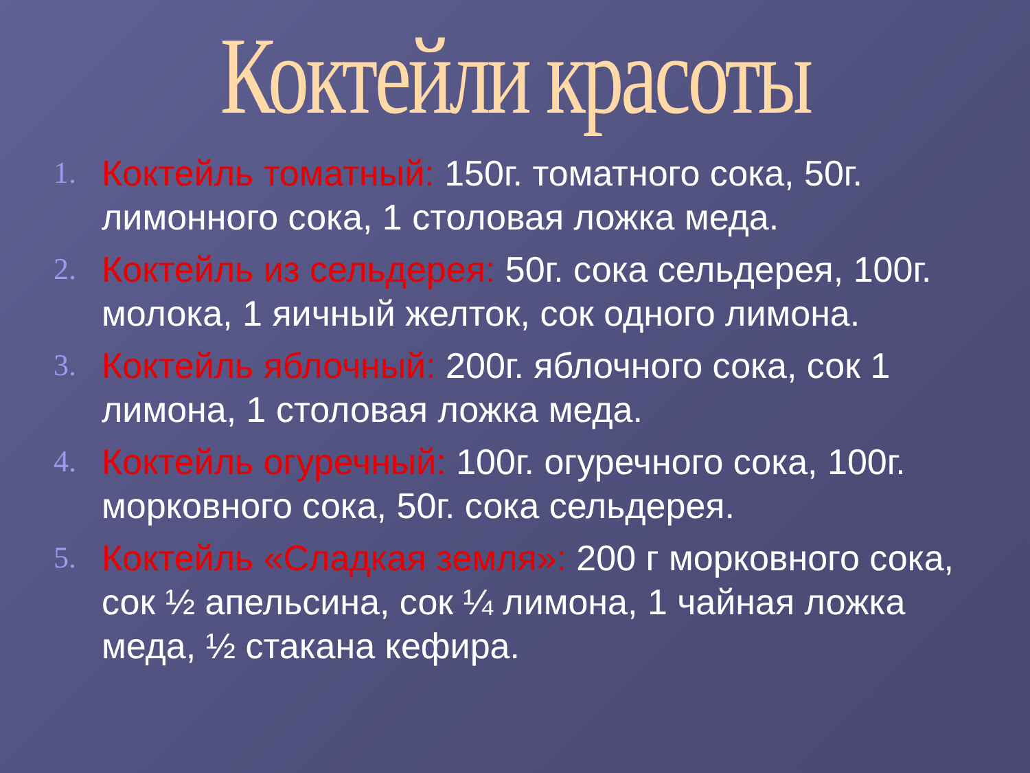Коктейли красоты
1. Коктейль томатный: 150г. томатного сока, 50г. лимонного сока, 1 столовая ложка меда.
2. Коктейль из сельдерея: 50г. сока сельдерея, 100г. молока, 1 яичный желток, сок одного лимона.
3. Коктейль яблочный: 200г. яблочного сока, сок 1 лимона, 1 столовая ложка меда.
4. Коктейль огуречный: 100г. огуречного сока, 100г. морковного сока, 50г. сока сельдерея.
5. Коктейль «Сладкая земля»: 200 г морковного сока, сок ½ апельсина, сок ¼ лимона, 1 чайная ложка меда, ½ стакана кефира.